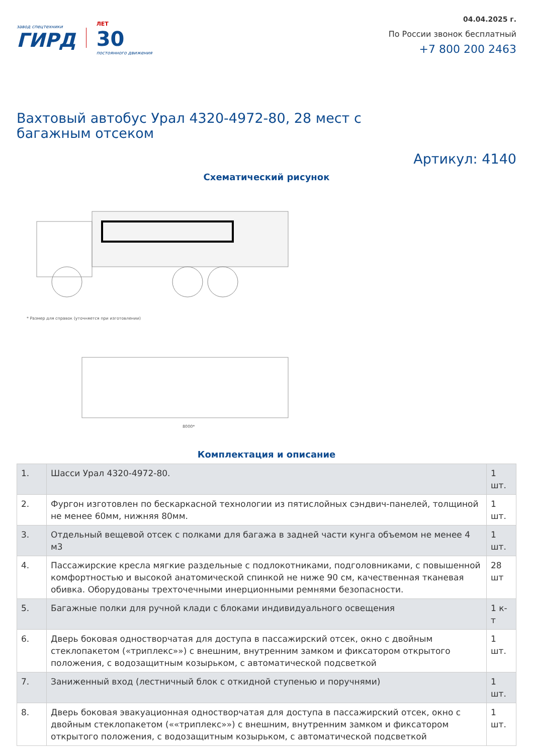завод спецтехники
ГИРД
ЛЕТ
30
постоянного движения
04.04.2025 г.
По России звонок бесплатный
+7 800 200 2463
Вахтовый автобус Урал 4320-4972-80, 28 мест с багажным отсеком
Артикул: 4140
Схематический рисунок
* Размер для справок (уточняется при изготовлении)
8000*
Комплектация и описание
| 1. | Шасси Урал 4320-4972-80. | 1 шт. |
| 2. | Фургон изготовлен по бескаркасной технологии из пятислойных сэндвич-панелей, толщиной не менее 60мм, нижняя 80мм. | 1 шт. |
| 3. | Отдельный вещевой отсек с полками для багажа в задней части кунга объемом не менее 4 м3 | 1 шт. |
| 4. | Пассажирские кресла мягкие раздельные с подлокотниками, подголовниками, с повышенной комфортностью и высокой анатомической спинкой не ниже 90 см, качественная тканевая обивка. Оборудованы трехточечными инерционными ремнями безопасности. | 28 шт |
| 5. | Багажные полки для ручной клади с блоками индивидуального освещения | 1 к-т |
| 6. | Дверь боковая одностворчатая для доступа в пассажирский отсек, окно с двойным стеклопакетом («триплекс»») с внешним, внутренним замком и фиксатором открытого положения, с водозащитным козырьком, с автоматической подсветкой | 1 шт. |
| 7. | Заниженный вход (лестничный блок с откидной ступенью и поручнями) | 1 шт. |
| 8. | Дверь боковая эвакуационная одностворчатая для доступа в пассажирский отсек, окно с двойным стеклопакетом (««триплекс»») с внешним, внутренним замком и фиксатором открытого положения, с водозащитным козырьком, с автоматической подсветкой | 1 шт. |